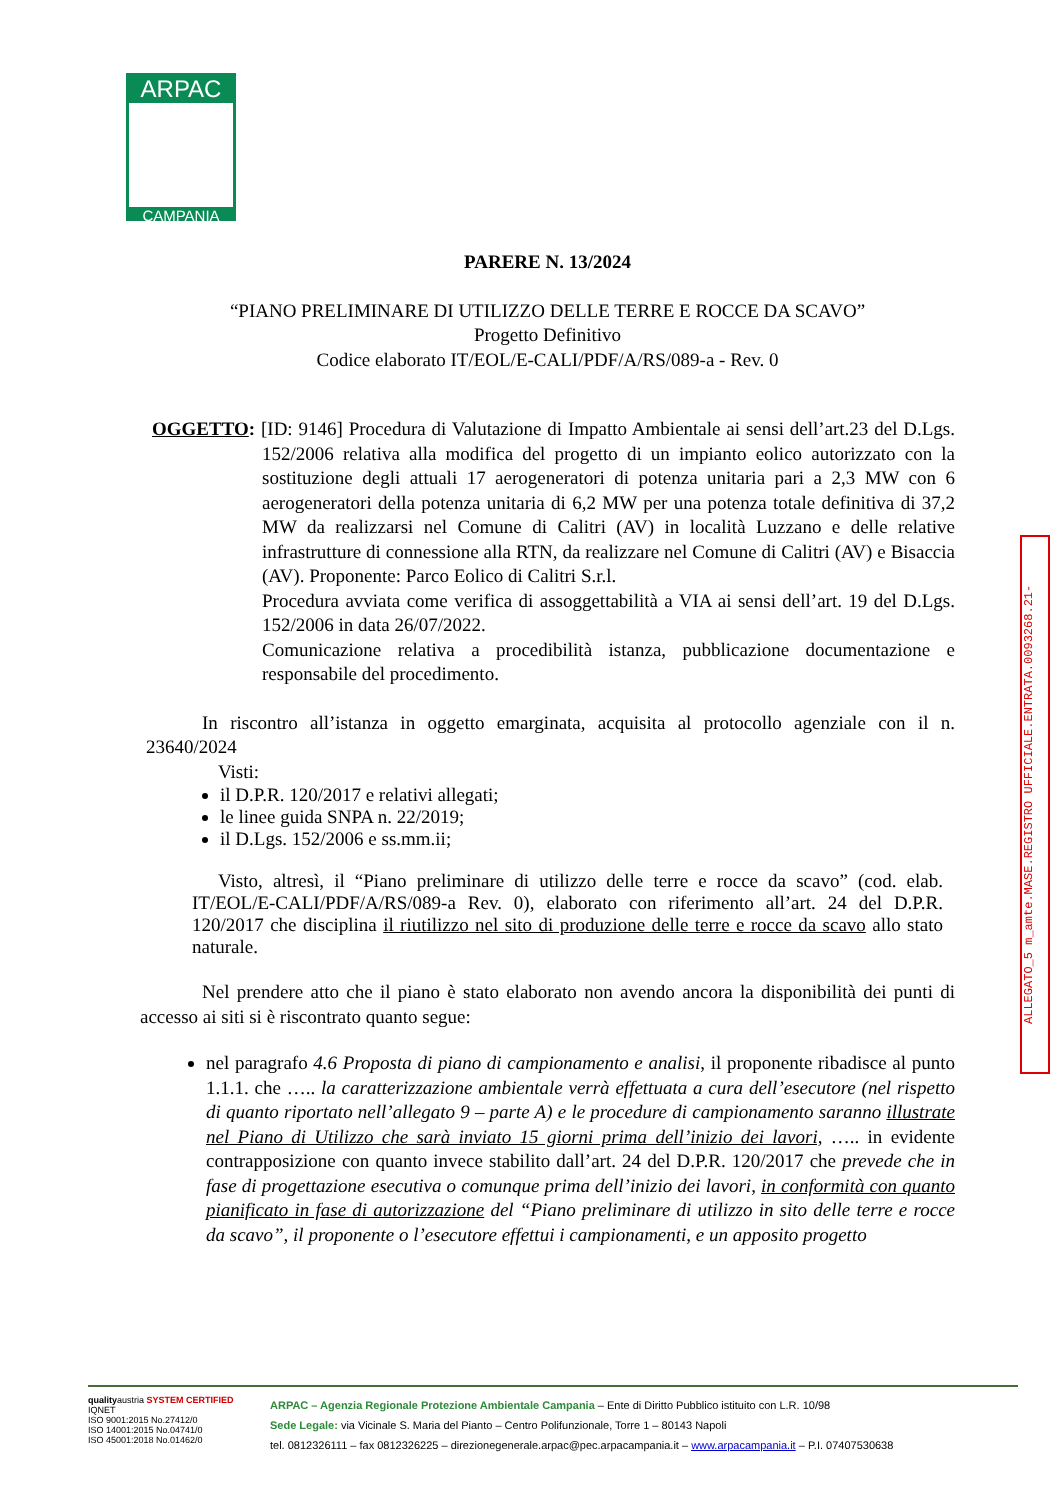ARPAC
CAMPANIA
PARERE N. 13/2024
“PIANO PRELIMINARE DI UTILIZZO DELLE TERRE E ROCCE DA SCAVO”
Progetto Definitivo
Codice elaborato IT/EOL/E-CALI/PDF/A/RS/089-a - Rev. 0
OGGETTO: [ID: 9146] Procedura di Valutazione di Impatto Ambientale ai sensi dell’art.23 del D.Lgs. 152/2006 relativa alla modifica del progetto di un impianto eolico autorizzato con la sostituzione degli attuali 17 aerogeneratori di potenza unitaria pari a 2,3 MW con 6 aerogeneratori della potenza unitaria di 6,2 MW per una potenza totale definitiva di 37,2 MW da realizzarsi nel Comune di Calitri (AV) in località Luzzano e delle relative infrastrutture di connessione alla RTN, da realizzare nel Comune di Calitri (AV) e Bisaccia (AV). Proponente: Parco Eolico di Calitri S.r.l.
Procedura avviata come verifica di assoggettabilità a VIA ai sensi dell’art. 19 del D.Lgs. 152/2006 in data 26/07/2022.
Comunicazione relativa a procedibilità istanza, pubblicazione documentazione e responsabile del procedimento.
In riscontro all’istanza in oggetto emarginata, acquisita al protocollo agenziale con il n. 23640/2024
Visti:
il D.P.R. 120/2017 e relativi allegati;
le linee guida SNPA n. 22/2019;
il D.Lgs. 152/2006 e ss.mm.ii;
Visto, altresì, il “Piano preliminare di utilizzo delle terre e rocce da scavo” (cod. elab. IT/EOL/E-CALI/PDF/A/RS/089-a Rev. 0), elaborato con riferimento all’art. 24 del D.P.R. 120/2017 che disciplina il riutilizzo nel sito di produzione delle terre e rocce da scavo allo stato naturale.
Nel prendere atto che il piano è stato elaborato non avendo ancora la disponibilità dei punti di accesso ai siti si è riscontrato quanto segue:
nel paragrafo 4.6 Proposta di piano di campionamento e analisi, il proponente ribadisce al punto 1.1.1. che ….. la caratterizzazione ambientale verrà effettuata a cura dell’esecutore (nel rispetto di quanto riportato nell’allegato 9 – parte A) e le procedure di campionamento saranno illustrate nel Piano di Utilizzo che sarà inviato 15 giorni prima dell’inizio dei lavori, ….. in evidente contrapposizione con quanto invece stabilito dall’art. 24 del D.P.R. 120/2017 che prevede che in fase di progettazione esecutiva o comunque prima dell’inizio dei lavori, in conformità con quanto pianificato in fase di autorizzazione del “Piano preliminare di utilizzo in sito delle terre e rocce da scavo”, il proponente o l’esecutore effettui i campionamenti, e un apposito progetto
ALLEGATO_5 m_amte.MASE.REGISTRO UFFICIALE.ENTRATA.0093268.21-
qualityaustria SYSTEM CERTIFIED IQNET
ISO 9001:2015 No.27412/0
ISO 14001:2015 No.04741/0
ISO 45001:2018 No.01462/0
ARPAC – Agenzia Regionale Protezione Ambientale Campania – Ente di Diritto Pubblico istituito con L.R. 10/98
Sede Legale: via Vicinale S. Maria del Pianto – Centro Polifunzionale, Torre 1 – 80143 Napoli
tel. 0812326111 – fax 0812326225 – direzionegenerale.arpac@pec.arpacampania.it – www.arpacampania.it – P.I. 07407530638